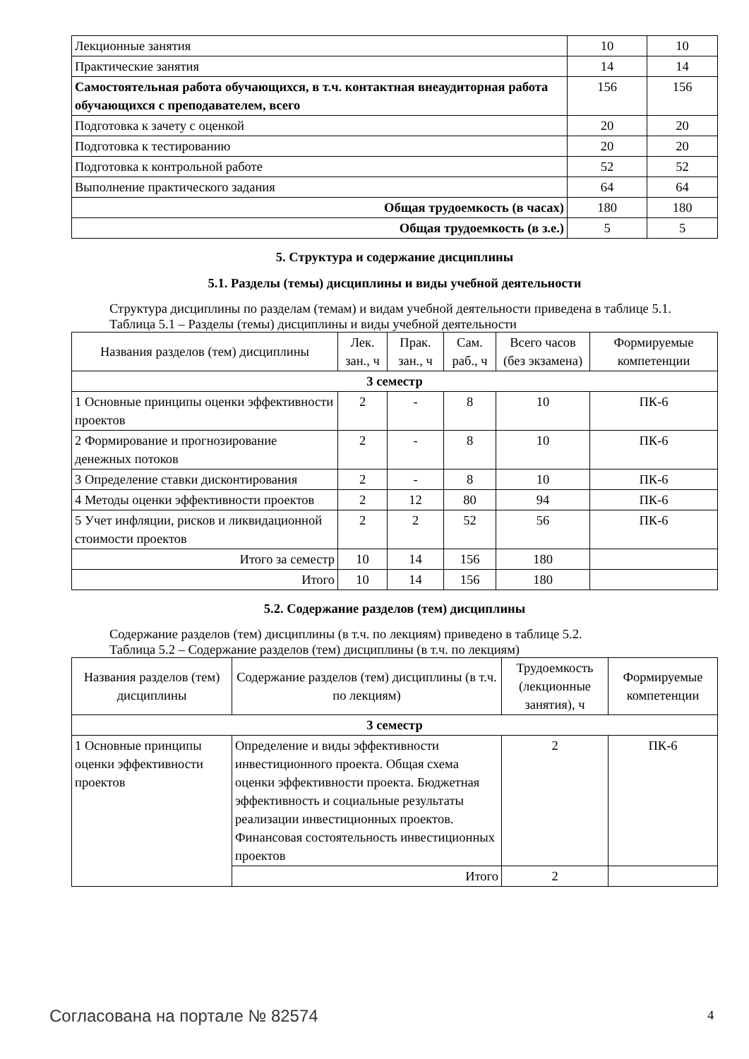| Лекционные занятия | 10 | 10 |
| Практические занятия | 14 | 14 |
| Самостоятельная работа обучающихся, в т.ч. контактная внеаудиторная работа обучающихся с преподавателем, всего | 156 | 156 |
| Подготовка к зачету с оценкой | 20 | 20 |
| Подготовка к тестированию | 20 | 20 |
| Подготовка к контрольной работе | 52 | 52 |
| Выполнение практического задания | 64 | 64 |
| Общая трудоемкость (в часах) | 180 | 180 |
| Общая трудоемкость (в з.е.) | 5 | 5 |
5. Структура и содержание дисциплины
5.1. Разделы (темы) дисциплины и виды учебной деятельности
Структура дисциплины по разделам (темам) и видам учебной деятельности приведена в таблице 5.1.
Таблица 5.1 – Разделы (темы) дисциплины и виды учебной деятельности
| Названия разделов (тем) дисциплины | Лек. зан., ч | Прак. зан., ч | Сам. раб., ч | Всего часов (без экзамена) | Формируемые компетенции |
| --- | --- | --- | --- | --- | --- |
| 3 семестр | | | | | |
| 1 Основные принципы оценки эффективности проектов | 2 | - | 8 | 10 | ПК-6 |
| 2 Формирование и прогнозирование денежных потоков | 2 | - | 8 | 10 | ПК-6 |
| 3 Определение ставки дисконтирования | 2 | - | 8 | 10 | ПК-6 |
| 4 Методы оценки эффективности проектов | 2 | 12 | 80 | 94 | ПК-6 |
| 5 Учет инфляции, рисков и ликвидационной стоимости проектов | 2 | 2 | 52 | 56 | ПК-6 |
| Итого за семестр | 10 | 14 | 156 | 180 | |
| Итого | 10 | 14 | 156 | 180 | |
5.2. Содержание разделов (тем) дисциплины
Содержание разделов (тем) дисциплины (в т.ч. по лекциям) приведено в таблице 5.2.
Таблица 5.2 – Содержание разделов (тем) дисциплины (в т.ч. по лекциям)
| Названия разделов (тем) дисциплины | Содержание разделов (тем) дисциплины (в т.ч. по лекциям) | Трудоемкость (лекционные занятия), ч | Формируемые компетенции |
| --- | --- | --- | --- |
| 3 семестр | | | |
| 1 Основные принципы оценки эффективности проектов | Определение и виды эффективности инвестиционного проекта. Общая схема оценки эффективности проекта. Бюджетная эффективность и социальные результаты реализации инвестиционных проектов. Финансовая состоятельность инвестиционных проектов | 2 | ПК-6 |
| | Итого | 2 | |
Согласована на портале № 82574 4